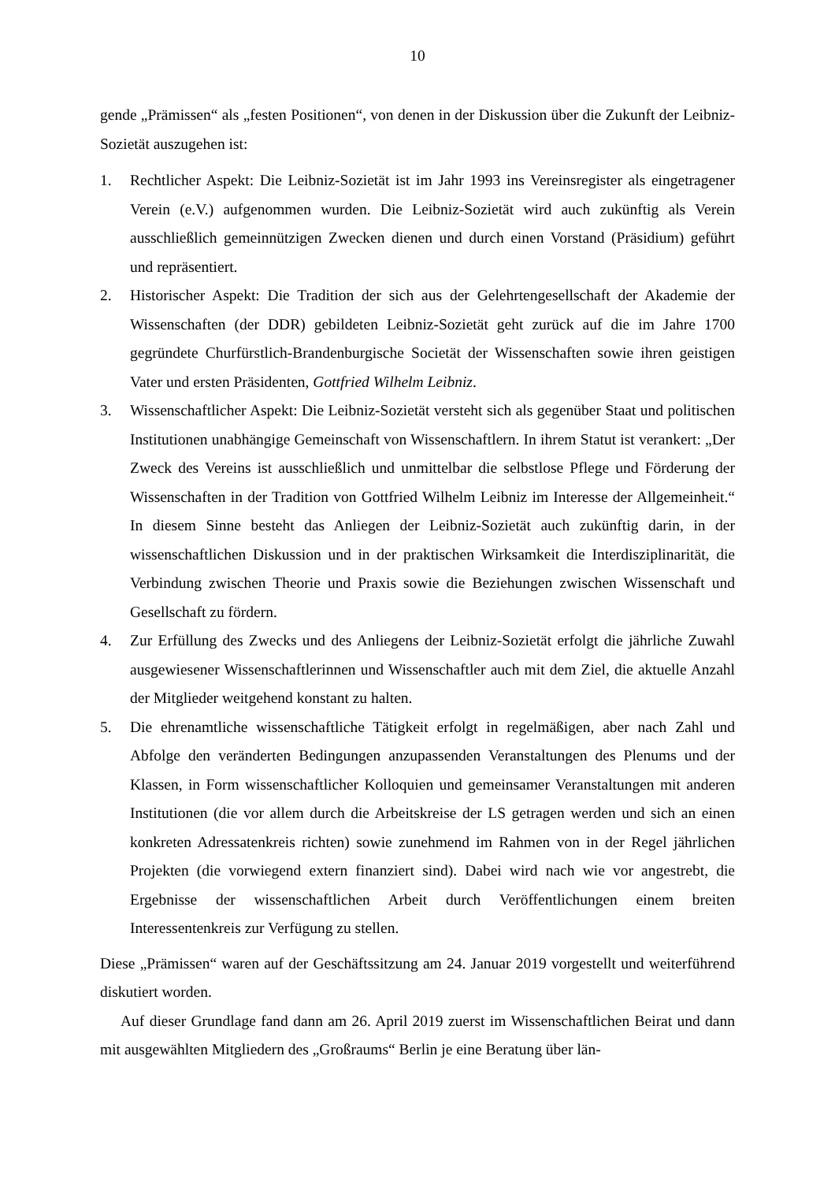10
gende „Prämissen“ als „festen Positionen“, von denen in der Diskussion über die Zukunft der Leibniz-Sozietät auszugehen ist:
1. Rechtlicher Aspekt: Die Leibniz-Sozietät ist im Jahr 1993 ins Vereinsregister als eingetragener Verein (e.V.) aufgenommen wurden. Die Leibniz-Sozietät wird auch zukünftig als Verein ausschließlich gemeinnützigen Zwecken dienen und durch einen Vorstand (Präsidium) geführt und repräsentiert.
2. Historischer Aspekt: Die Tradition der sich aus der Gelehrtengesellschaft der Akademie der Wissenschaften (der DDR) gebildeten Leibniz-Sozietät geht zurück auf die im Jahre 1700 gegründete Churfürstlich-Brandenburgische Societät der Wissenschaften sowie ihren geistigen Vater und ersten Präsidenten, Gottfried Wilhelm Leibniz.
3. Wissenschaftlicher Aspekt: Die Leibniz-Sozietät versteht sich als gegenüber Staat und politischen Institutionen unabhängige Gemeinschaft von Wissenschaftlern. In ihrem Statut ist verankert: „Der Zweck des Vereins ist ausschließlich und unmittelbar die selbstlose Pflege und Förderung der Wissenschaften in der Tradition von Gottfried Wilhelm Leibniz im Interesse der Allgemeinheit.“ In diesem Sinne besteht das Anliegen der Leibniz-Sozietät auch zukünftig darin, in der wissenschaftlichen Diskussion und in der praktischen Wirksamkeit die Interdisziplinarität, die Verbindung zwischen Theorie und Praxis sowie die Beziehungen zwischen Wissenschaft und Gesellschaft zu fördern.
4. Zur Erfüllung des Zwecks und des Anliegens der Leibniz-Sozietät erfolgt die jährliche Zuwahl ausgewiesener Wissenschaftlerinnen und Wissenschaftler auch mit dem Ziel, die aktuelle Anzahl der Mitglieder weitgehend konstant zu halten.
5. Die ehrenamtliche wissenschaftliche Tätigkeit erfolgt in regelmäßigen, aber nach Zahl und Abfolge den veränderten Bedingungen anzupassenden Veranstaltungen des Plenums und der Klassen, in Form wissenschaftlicher Kolloquien und gemeinsamer Veranstaltungen mit anderen Institutionen (die vor allem durch die Arbeitskreise der LS getragen werden und sich an einen konkreten Adressatenkreis richten) sowie zunehmend im Rahmen von in der Regel jährlichen Projekten (die vorwiegend extern finanziert sind). Dabei wird nach wie vor angestrebt, die Ergebnisse der wissenschaftlichen Arbeit durch Veröffentlichungen einem breiten Interessentenkreis zur Verfügung zu stellen.
Diese „Prämissen“ waren auf der Geschäftssitzung am 24. Januar 2019 vorgestellt und weiterführend diskutiert worden.
Auf dieser Grundlage fand dann am 26. April 2019 zuerst im Wissenschaftlichen Beirat und dann mit ausgewählten Mitgliedern des „Großraums“ Berlin je eine Beratung über län-